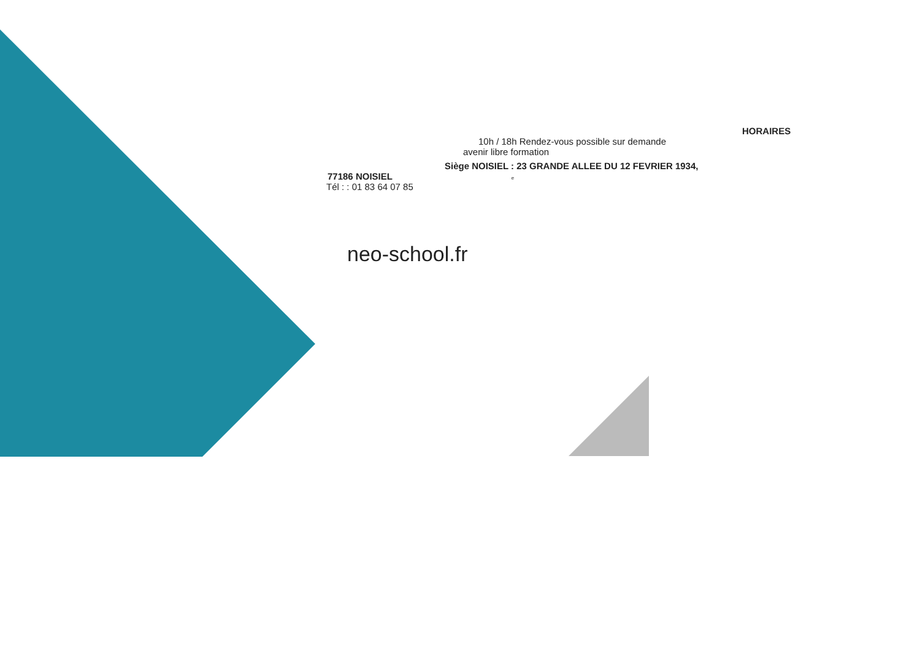HORAIRES
10h / 18h Rendez-vous possible sur demande
avenir libre formation
Siège NOISIEL : 23 GRANDE ALLEE DU 12 FEVRIER 1934,
77186 NOISIEL e
Tél : : 01 83 64 07 85
neo-school.fr